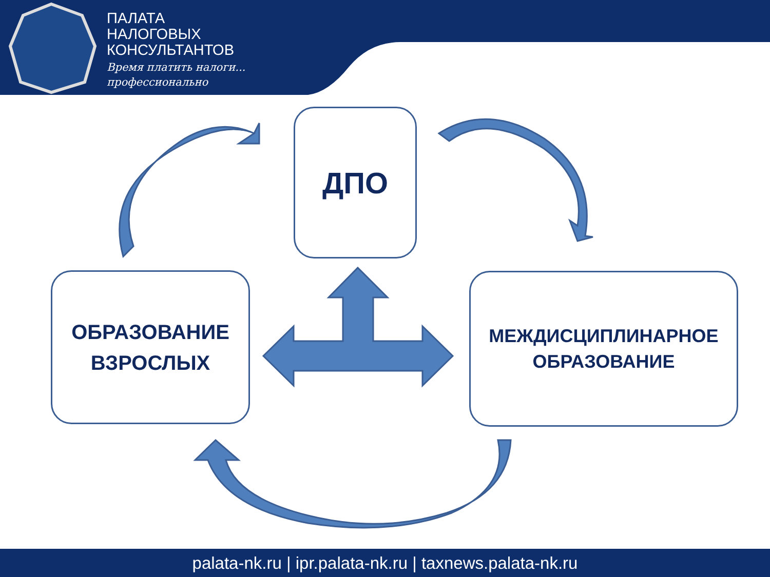ПАЛАТА
НАЛОГОВЫХ
КОНСУЛЬТАНТОВ
Время платить налоги...
профессионально
ДПО
ОБРАЗОВАНИЕ
ВЗРОСЛЫХ
МЕЖДИСЦИПЛИНАРНОЕ
ОБРАЗОВАНИЕ
palata-nk.ru | ipr.palata-nk.ru | taxnews.palata-nk.ru